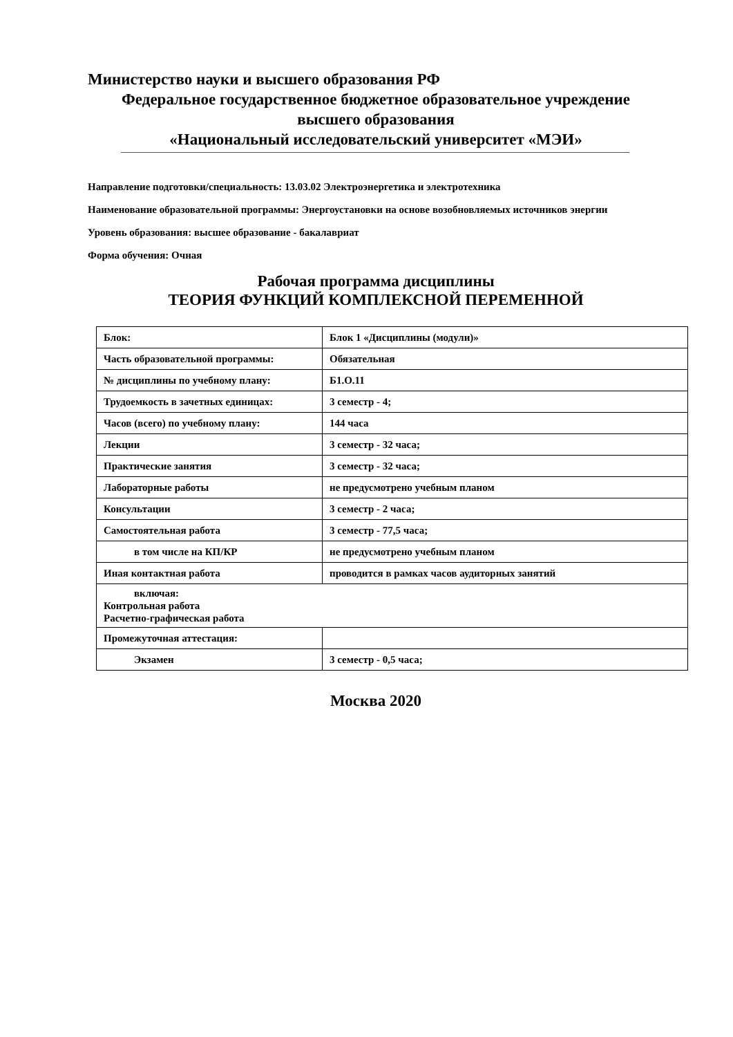Министерство науки и высшего образования РФ
Федеральное государственное бюджетное образовательное учреждение
высшего образования
«Национальный исследовательский университет «МЭИ»
Направление подготовки/специальность: 13.03.02 Электроэнергетика и электротехника
Наименование образовательной программы: Энергоустановки на основе возобновляемых источников энергии
Уровень образования: высшее образование - бакалавриат
Форма обучения: Очная
Рабочая программа дисциплины
ТЕОРИЯ ФУНКЦИЙ КОМПЛЕКСНОЙ ПЕРЕМЕННОЙ
| Блок: | Блок 1 «Дисциплины (модули)» |
| Часть образовательной программы: | Обязательная |
| № дисциплины по учебному плану: | Б1.О.11 |
| Трудоемкость в зачетных единицах: | 3 семестр - 4; |
| Часов (всего) по учебному плану: | 144 часа |
| Лекции | 3 семестр - 32 часа; |
| Практические занятия | 3 семестр - 32 часа; |
| Лабораторные работы | не предусмотрено учебным планом |
| Консультации | 3 семестр - 2 часа; |
| Самостоятельная работа | 3 семестр - 77,5 часа; |
| в том числе на КП/КР | не предусмотрено учебным планом |
| Иная контактная работа | проводится в рамках часов аудиторных занятий |
| включая: Контрольная работа Расчетно-графическая работа | |
| Промежуточная аттестация: | |
| Экзамен | 3 семестр - 0,5 часа; |
Москва 2020